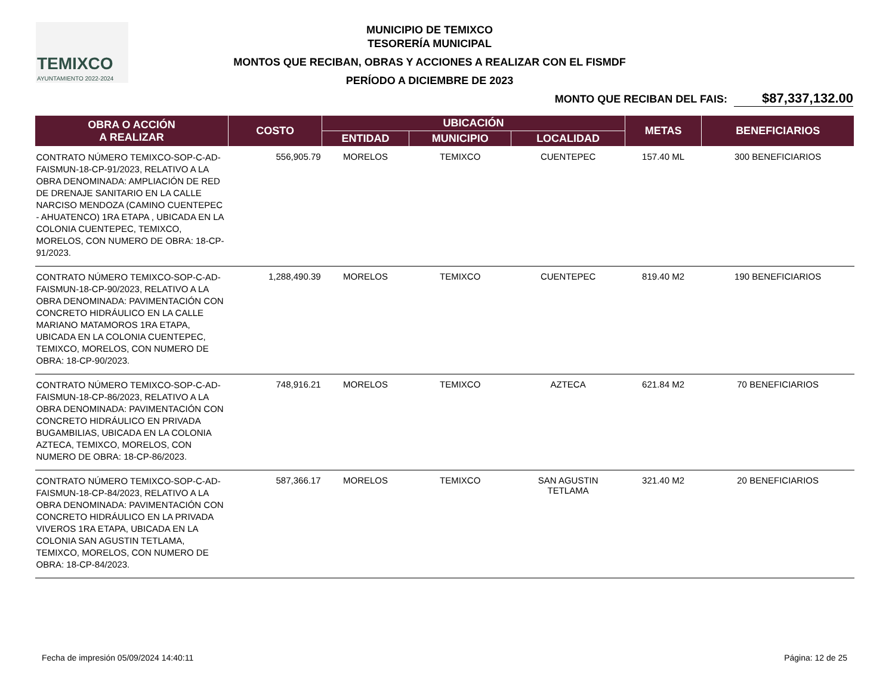TEMIXCO
AYUNTAMIENTO 2022-2024
MUNICIPIO DE TEMIXCO
TESORERÍA MUNICIPAL
MONTOS QUE RECIBAN, OBRAS Y ACCIONES A REALIZAR CON EL FISMDF
PERÍODO A DICIEMBRE DE 2023
MONTO QUE RECIBAN DEL FAIS: $87,337,132.00
| OBRA O ACCIÓN A REALIZAR | COSTO | UBICACIÓN | | | METAS | BENEFICIARIOS |
| --- | --- | --- | --- | --- | --- | --- |
| | | ENTIDAD | MUNICIPIO | LOCALIDAD | | |
| CONTRATO NÚMERO TEMIXCO-SOP-C-AD-FAISMUN-18-CP-91/2023, RELATIVO A LA OBRA DENOMINADA: AMPLIACIÓN DE RED DE DRENAJE SANITARIO EN LA CALLE NARCISO MENDOZA (CAMINO CUENTEPEC - AHUATENCO) 1RA ETAPA , UBICADA EN LA COLONIA CUENTEPEC, TEMIXCO, MORELOS, CON NUMERO DE OBRA: 18-CP-91/2023. | 556,905.79 | MORELOS | TEMIXCO | CUENTEPEC | 157.40 ML | 300 BENEFICIARIOS |
| CONTRATO NÚMERO TEMIXCO-SOP-C-AD-FAISMUN-18-CP-90/2023, RELATIVO A LA OBRA DENOMINADA: PAVIMENTACIÓN CON CONCRETO HIDRÁULICO EN LA CALLE MARIANO MATAMOROS 1RA ETAPA, UBICADA EN LA COLONIA CUENTEPEC, TEMIXCO, MORELOS, CON NUMERO DE OBRA: 18-CP-90/2023. | 1,288,490.39 | MORELOS | TEMIXCO | CUENTEPEC | 819.40 M2 | 190 BENEFICIARIOS |
| CONTRATO NÚMERO TEMIXCO-SOP-C-AD-FAISMUN-18-CP-86/2023, RELATIVO A LA OBRA DENOMINADA: PAVIMENTACIÓN CON CONCRETO HIDRÁULICO EN PRIVADA BUGAMBILIAS, UBICADA EN LA COLONIA AZTECA, TEMIXCO, MORELOS, CON NUMERO DE OBRA: 18-CP-86/2023. | 748,916.21 | MORELOS | TEMIXCO | AZTECA | 621.84 M2 | 70 BENEFICIARIOS |
| CONTRATO NÚMERO TEMIXCO-SOP-C-AD-FAISMUN-18-CP-84/2023, RELATIVO A LA OBRA DENOMINADA: PAVIMENTACIÓN CON CONCRETO HIDRÁULICO EN LA PRIVADA VIVEROS 1RA ETAPA, UBICADA EN LA COLONIA SAN AGUSTIN TETLAMA, TEMIXCO, MORELOS, CON NUMERO DE OBRA: 18-CP-84/2023. | 587,366.17 | MORELOS | TEMIXCO | SAN AGUSTIN TETLAMA | 321.40 M2 | 20 BENEFICIARIOS |
Fecha de impresión 05/09/2024 14:40:11
Página: 12 de 25